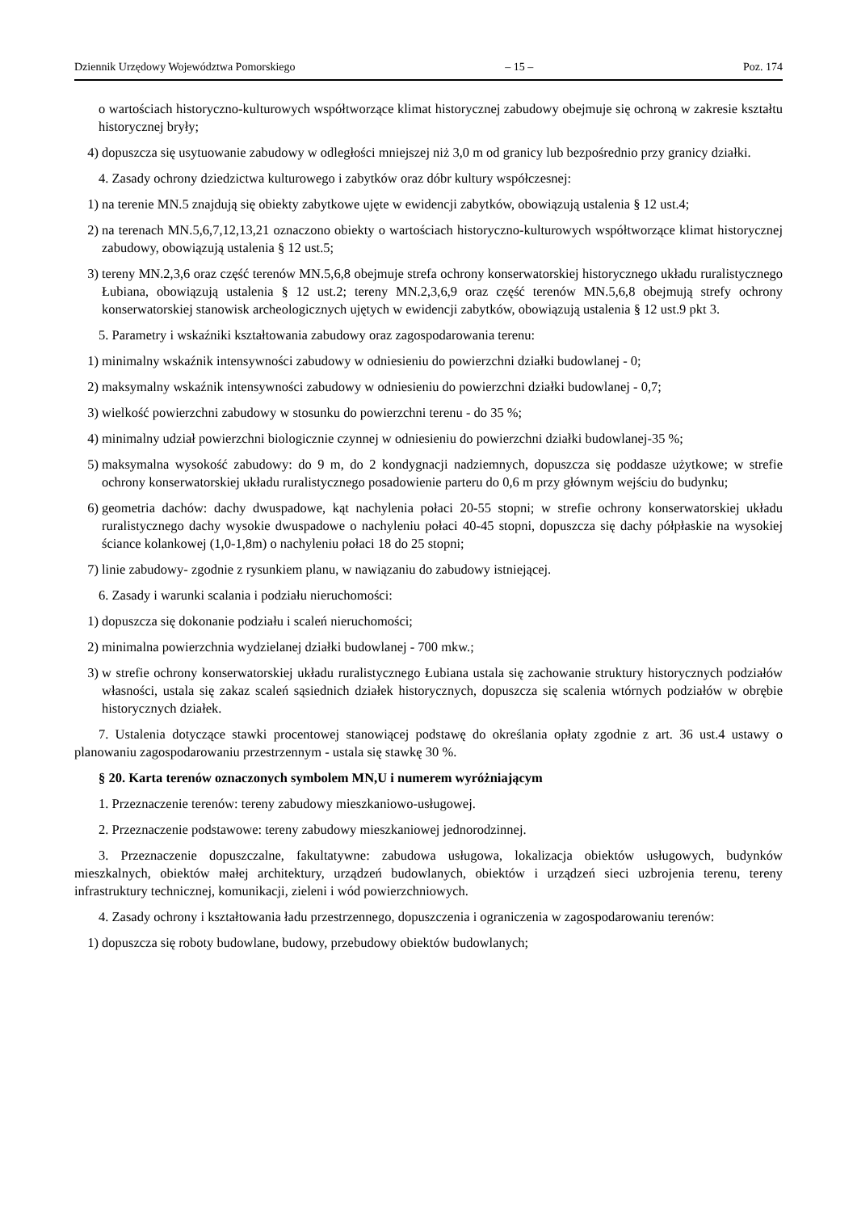Dziennik Urzędowy Województwa Pomorskiego – 15 – Poz. 174
o wartościach historyczno-kulturowych współtworzące klimat historycznej zabudowy obejmuje się ochroną w zakresie kształtu historycznej bryły;
4) dopuszcza się usytuowanie zabudowy w odległości mniejszej niż 3,0 m od granicy lub bezpośrednio przy granicy działki.
4. Zasady ochrony dziedzictwa kulturowego i zabytków oraz dóbr kultury współczesnej:
1) na terenie MN.5 znajdują się obiekty zabytkowe ujęte w ewidencji zabytków, obowiązują ustalenia § 12 ust.4;
2) na terenach MN.5,6,7,12,13,21 oznaczono obiekty o wartościach historyczno-kulturowych współtworzące klimat historycznej zabudowy, obowiązują ustalenia § 12 ust.5;
3) tereny MN.2,3,6 oraz część terenów MN.5,6,8 obejmuje strefa ochrony konserwatorskiej historycznego układu ruralistycznego Łubiana, obowiązują ustalenia § 12 ust.2; tereny MN.2,3,6,9 oraz część terenów MN.5,6,8 obejmują strefy ochrony konserwatorskiej stanowisk archeologicznych ujętych w ewidencji zabytków, obowiązują ustalenia § 12 ust.9 pkt 3.
5. Parametry i wskaźniki kształtowania zabudowy oraz zagospodarowania terenu:
1) minimalny wskaźnik intensywności zabudowy w odniesieniu do powierzchni działki budowlanej - 0;
2) maksymalny wskaźnik intensywności zabudowy w odniesieniu do powierzchni działki budowlanej - 0,7;
3) wielkość powierzchni zabudowy w stosunku do powierzchni terenu - do 35 %;
4) minimalny udział powierzchni biologicznie czynnej w odniesieniu do powierzchni działki budowlanej-35 %;
5) maksymalna wysokość zabudowy: do 9 m, do 2 kondygnacji nadziemnych, dopuszcza się poddasze użytkowe; w strefie ochrony konserwatorskiej układu ruralistycznego posadowienie parteru do 0,6 m przy głównym wejściu do budynku;
6) geometria dachów: dachy dwuspadowe, kąt nachylenia połaci 20-55 stopni; w strefie ochrony konserwatorskiej układu ruralistycznego dachy wysokie dwuspadowe o nachyleniu połaci 40-45 stopni, dopuszcza się dachy półpłaskie na wysokiej ściance kolankowej (1,0-1,8m) o nachyleniu połaci 18 do 25 stopni;
7) linie zabudowy- zgodnie z rysunkiem planu, w nawiązaniu do zabudowy istniejącej.
6. Zasady i warunki scalania i podziału nieruchomości:
1) dopuszcza się dokonanie podziału i scaleń nieruchomości;
2) minimalna powierzchnia wydzielanej działki budowlanej - 700 mkw.;
3) w strefie ochrony konserwatorskiej układu ruralistycznego Łubiana ustala się zachowanie struktury historycznych podziałów własności, ustala się zakaz scaleń sąsiednich działek historycznych, dopuszcza się scalenia wtórnych podziałów w obrębie historycznych działek.
7. Ustalenia dotyczące stawki procentowej stanowiącej podstawę do określania opłaty zgodnie z art. 36 ust.4 ustawy o planowaniu zagospodarowaniu przestrzennym - ustala się stawkę 30 %.
§ 20. Karta terenów oznaczonych symbolem MN,U i numerem wyróżniającym
1. Przeznaczenie terenów: tereny zabudowy mieszkaniowo-usługowej.
2. Przeznaczenie podstawowe: tereny zabudowy mieszkaniowej jednorodzinnej.
3. Przeznaczenie dopuszczalne, fakultatywne: zabudowa usługowa, lokalizacja obiektów usługowych, budynków mieszkalnych, obiektów małej architektury, urządzeń budowlanych, obiektów i urządzeń sieci uzbrojenia terenu, tereny infrastruktury technicznej, komunikacji, zieleni i wód powierzchniowych.
4. Zasady ochrony i kształtowania ładu przestrzennego, dopuszczenia i ograniczenia w zagospodarowaniu terenów:
1) dopuszcza się roboty budowlane, budowy, przebudowy obiektów budowlanych;